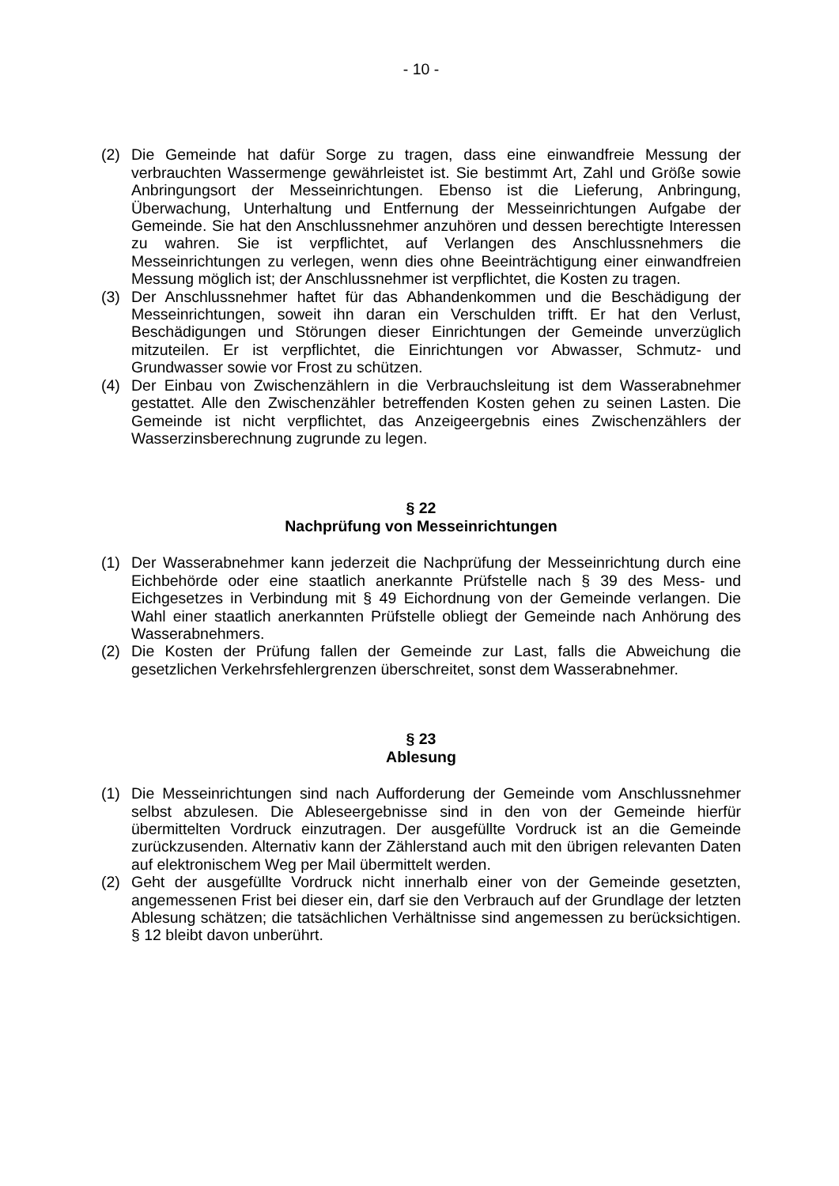- 10 -
(2) Die Gemeinde hat dafür Sorge zu tragen, dass eine einwandfreie Messung der verbrauchten Wassermenge gewährleistet ist. Sie bestimmt Art, Zahl und Größe sowie Anbringungsort der Messeinrichtungen. Ebenso ist die Lieferung, Anbringung, Überwachung, Unterhaltung und Entfernung der Messeinrichtungen Aufgabe der Gemeinde. Sie hat den Anschlussnehmer anzuhören und dessen berechtigte Interessen zu wahren. Sie ist verpflichtet, auf Verlangen des Anschlussnehmers die Messeinrichtungen zu verlegen, wenn dies ohne Beeinträchtigung einer einwandfreien Messung möglich ist; der Anschlussnehmer ist verpflichtet, die Kosten zu tragen.
(3) Der Anschlussnehmer haftet für das Abhandenkommen und die Beschädigung der Messeinrichtungen, soweit ihn daran ein Verschulden trifft. Er hat den Verlust, Beschädigungen und Störungen dieser Einrichtungen der Gemeinde unverzüglich mitzuteilen. Er ist verpflichtet, die Einrichtungen vor Abwasser, Schmutz- und Grundwasser sowie vor Frost zu schützen.
(4) Der Einbau von Zwischenzählern in die Verbrauchsleitung ist dem Wasserabnehmer gestattet. Alle den Zwischenzähler betreffenden Kosten gehen zu seinen Lasten. Die Gemeinde ist nicht verpflichtet, das Anzeigeergebnis eines Zwischenzählers der Wasserzinsberechnung zugrunde zu legen.
§ 22
Nachprüfung von Messeinrichtungen
(1) Der Wasserabnehmer kann jederzeit die Nachprüfung der Messeinrichtung durch eine Eichbehörde oder eine staatlich anerkannte Prüfstelle nach § 39 des Mess- und Eichgesetzes in Verbindung mit § 49 Eichordnung von der Gemeinde verlangen. Die Wahl einer staatlich anerkannten Prüfstelle obliegt der Gemeinde nach Anhörung des Wasserabnehmers.
(2) Die Kosten der Prüfung fallen der Gemeinde zur Last, falls die Abweichung die gesetzlichen Verkehrsfehlergrenzen überschreitet, sonst dem Wasserabnehmer.
§ 23
Ablesung
(1) Die Messeinrichtungen sind nach Aufforderung der Gemeinde vom Anschlussnehmer selbst abzulesen. Die Ableseergebnisse sind in den von der Gemeinde hierfür übermittelten Vordruck einzutragen. Der ausgefüllte Vordruck ist an die Gemeinde zurückzusenden. Alternativ kann der Zählerstand auch mit den übrigen relevanten Daten auf elektronischem Weg per Mail übermittelt werden.
(2) Geht der ausgefüllte Vordruck nicht innerhalb einer von der Gemeinde gesetzten, angemessenen Frist bei dieser ein, darf sie den Verbrauch auf der Grundlage der letzten Ablesung schätzen; die tatsächlichen Verhältnisse sind angemessen zu berücksichtigen. § 12 bleibt davon unberührt.